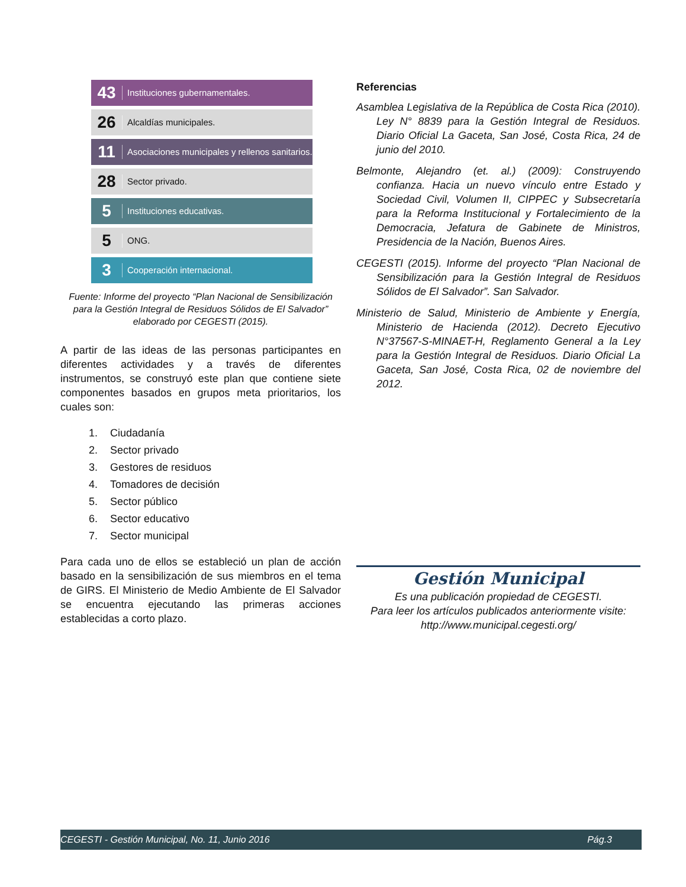43 Instituciones gubernamentales.
26 Alcaldías municipales.
11 Asociaciones municipales y rellenos sanitarios.
28 Sector privado.
5 Instituciones educativas.
5 ONG.
3 Cooperación internacional.
Fuente: Informe del proyecto “Plan Nacional de Sensibilización para la Gestión Integral de Residuos Sólidos de El Salvador” elaborado por CEGESTI (2015).
A partir de las ideas de las personas participantes en diferentes actividades y a través de diferentes instrumentos, se construyó este plan que contiene siete componentes basados en grupos meta prioritarios, los cuales son:
1. Ciudadanía
2. Sector privado
3. Gestores de residuos
4. Tomadores de decisión
5. Sector público
6. Sector educativo
7. Sector municipal
Para cada uno de ellos se estableció un plan de acción basado en la sensibilización de sus miembros en el tema de GIRS. El Ministerio de Medio Ambiente de El Salvador se encuentra ejecutando las primeras acciones establecidas a corto plazo.
Referencias
Asamblea Legislativa de la República de Costa Rica (2010). Ley N° 8839 para la Gestión Integral de Residuos. Diario Oficial La Gaceta, San José, Costa Rica, 24 de junio del 2010.
Belmonte, Alejandro (et. al.) (2009): Construyendo confianza. Hacia un nuevo vínculo entre Estado y Sociedad Civil, Volumen II, CIPPEC y Subsecretaría para la Reforma Institucional y Fortalecimiento de la Democracia, Jefatura de Gabinete de Ministros, Presidencia de la Nación, Buenos Aires.
CEGESTI (2015). Informe del proyecto “Plan Nacional de Sensibilización para la Gestión Integral de Residuos Sólidos de El Salvador”. San Salvador.
Ministerio de Salud, Ministerio de Ambiente y Energía, Ministerio de Hacienda (2012). Decreto Ejecutivo N°37567-S-MINAET-H, Reglamento General a la Ley para la Gestión Integral de Residuos. Diario Oficial La Gaceta, San José, Costa Rica, 02 de noviembre del 2012.
Gestión Municipal
Es una publicación propiedad de CEGESTI.
Para leer los artículos publicados anteriormente visite:
http://www.municipal.cegesti.org/
CEGESTI - Gestión Municipal, No. 11, Junio 2016 Pág.3